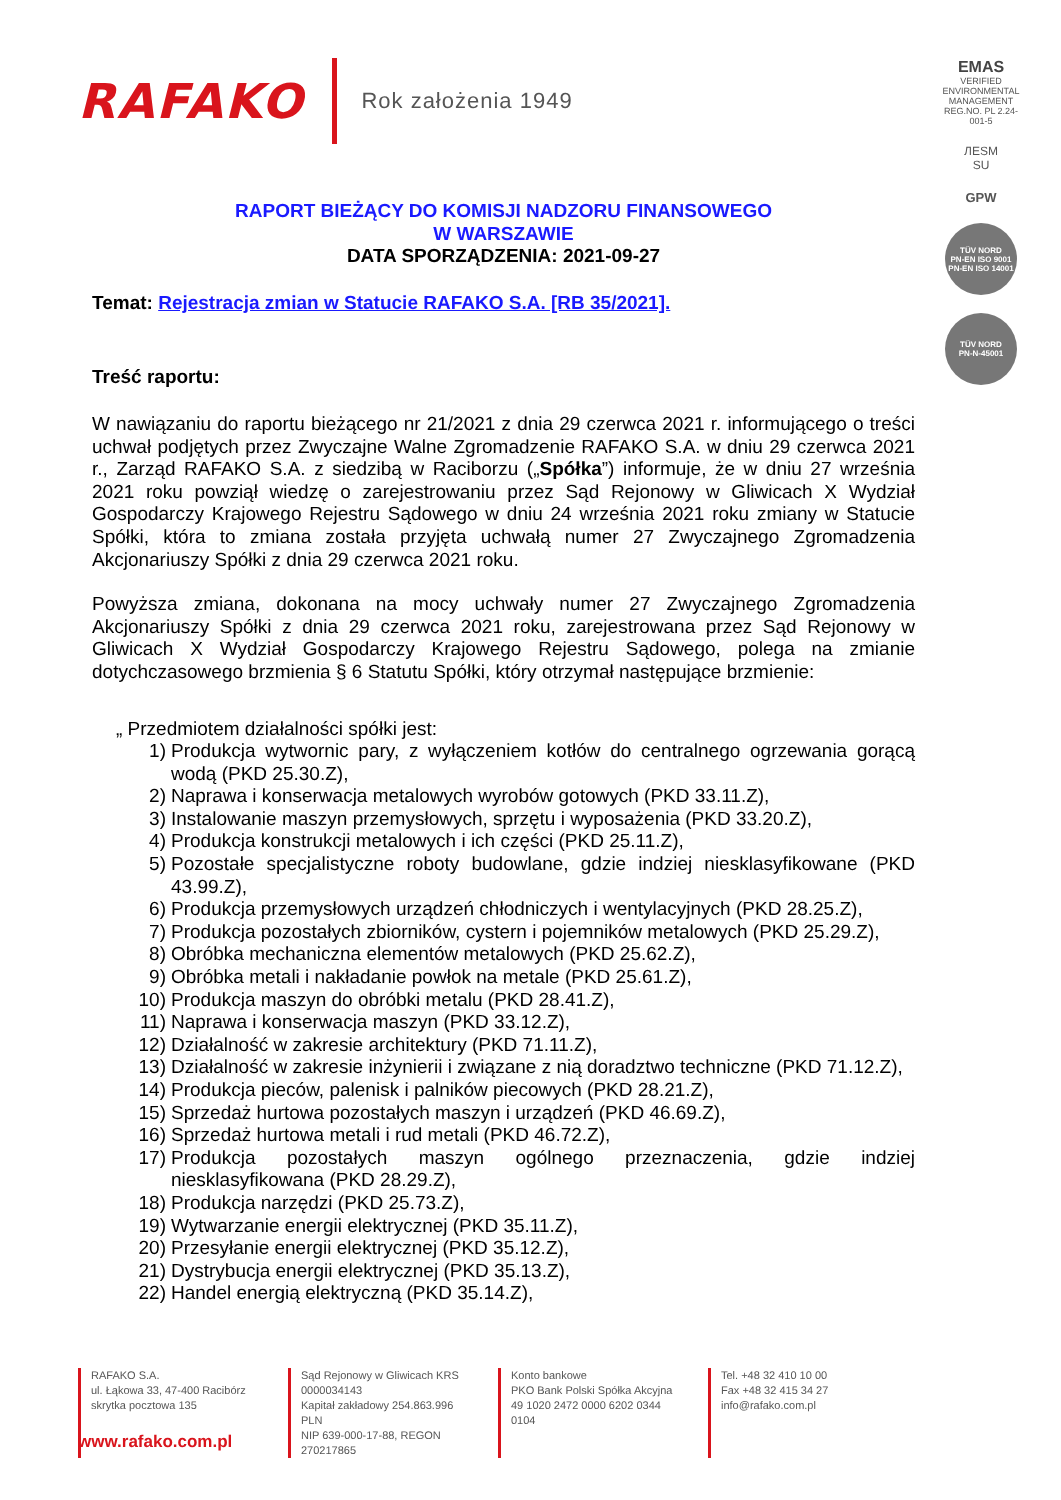RAFAKO Rok założenia 1949
EMAS
VERIFIED ENVIRONMENTAL MANAGEMENT REG.NO. PL 2.24-001-5
ЛЕSM
SU
GPW
TÜV NORD
PN-EN ISO 9001
PN-EN ISO 14001
TÜV NORD
PN-N-45001
RAPORT BIEŻĄCY DO KOMISJI NADZORU FINANSOWEGO
W WARSZAWIE
DATA SPORZĄDZENIA: 2021-09-27
Temat: Rejestracja zmian w Statucie RAFAKO S.A. [RB 35/2021].
Treść raportu:
W nawiązaniu do raportu bieżącego nr 21/2021 z dnia 29 czerwca 2021 r. informującego o treści uchwał podjętych przez Zwyczajne Walne Zgromadzenie RAFAKO S.A. w dniu 29 czerwca 2021 r., Zarząd RAFAKO S.A. z siedzibą w Raciborzu („Spółka”) informuje, że w dniu 27 września 2021 roku powziął wiedzę o zarejestrowaniu przez Sąd Rejonowy w Gliwicach X Wydział Gospodarczy Krajowego Rejestru Sądowego w dniu 24 września 2021 roku zmiany w Statucie Spółki, która to zmiana została przyjęta uchwałą numer 27 Zwyczajnego Zgromadzenia Akcjonariuszy Spółki z dnia 29 czerwca 2021 roku.
Powyższa zmiana, dokonana na mocy uchwały numer 27 Zwyczajnego Zgromadzenia Akcjonariuszy Spółki z dnia 29 czerwca 2021 roku, zarejestrowana przez Sąd Rejonowy w Gliwicach X Wydział Gospodarczy Krajowego Rejestru Sądowego, polega na zmianie dotychczasowego brzmienia § 6 Statutu Spółki, który otrzymał następujące brzmienie:
„ Przedmiotem działalności spółki jest:
1) Produkcja wytwornic pary, z wyłączeniem kotłów do centralnego ogrzewania gorącą wodą (PKD 25.30.Z),
2) Naprawa i konserwacja metalowych wyrobów gotowych (PKD 33.11.Z),
3) Instalowanie maszyn przemysłowych, sprzętu i wyposażenia (PKD 33.20.Z),
4) Produkcja konstrukcji metalowych i ich części (PKD 25.11.Z),
5) Pozostałe specjalistyczne roboty budowlane, gdzie indziej niesklasyfikowane (PKD 43.99.Z),
6) Produkcja przemysłowych urządzeń chłodniczych i wentylacyjnych (PKD 28.25.Z),
7) Produkcja pozostałych zbiorników, cystern i pojemników metalowych (PKD 25.29.Z),
8) Obróbka mechaniczna elementów metalowych (PKD 25.62.Z),
9) Obróbka metali i nakładanie powłok na metale (PKD 25.61.Z),
10) Produkcja maszyn do obróbki metalu (PKD 28.41.Z),
11) Naprawa i konserwacja maszyn (PKD 33.12.Z),
12) Działalność w zakresie architektury (PKD 71.11.Z),
13) Działalność w zakresie inżynierii i związane z nią doradztwo techniczne (PKD 71.12.Z),
14) Produkcja pieców, palenisk i palników piecowych (PKD 28.21.Z),
15) Sprzedaż hurtowa pozostałych maszyn i urządzeń (PKD 46.69.Z),
16) Sprzedaż hurtowa metali i rud metali (PKD 46.72.Z),
17) Produkcja pozostałych maszyn ogólnego przeznaczenia, gdzie indziej niesklasyfikowana (PKD 28.29.Z),
18) Produkcja narzędzi (PKD 25.73.Z),
19) Wytwarzanie energii elektrycznej (PKD 35.11.Z),
20) Przesyłanie energii elektrycznej (PKD 35.12.Z),
21) Dystrybucja energii elektrycznej (PKD 35.13.Z),
22) Handel energią elektryczną (PKD 35.14.Z),
RAFAKO S.A.
ul. Łąkowa 33, 47-400 Racibórz
skrytka pocztowa 135
Sąd Rejonowy w Gliwicach KRS 0000034143
Kapitał zakładowy 254.863.996 PLN
NIP 639-000-17-88, REGON 270217865
Konto bankowe
PKO Bank Polski Spółka Akcyjna
49 1020 2472 0000 6202 0344 0104
Tel. +48 32 410 10 00
Fax +48 32 415 34 27
info@rafako.com.pl
www.rafako.com.pl